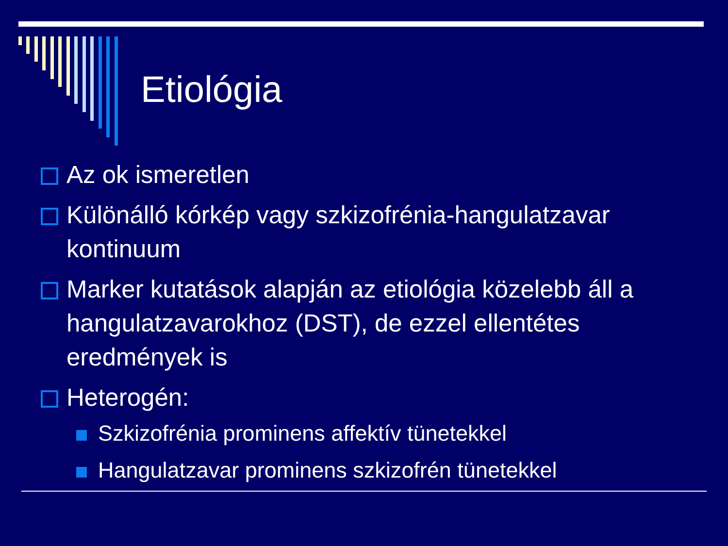Etiológia
Az ok ismeretlen
Különálló kórkép vagy szkizofrénia-hangulatzavar kontinuum
Marker kutatások alapján az etiológia közelebb áll a hangulatzavarokhoz (DST), de ezzel ellentétes eredmények is
Heterogén:
Szkizofrénia prominens affektív tünetekkel
Hangulatzavar prominens szkizofrén tünetekkel